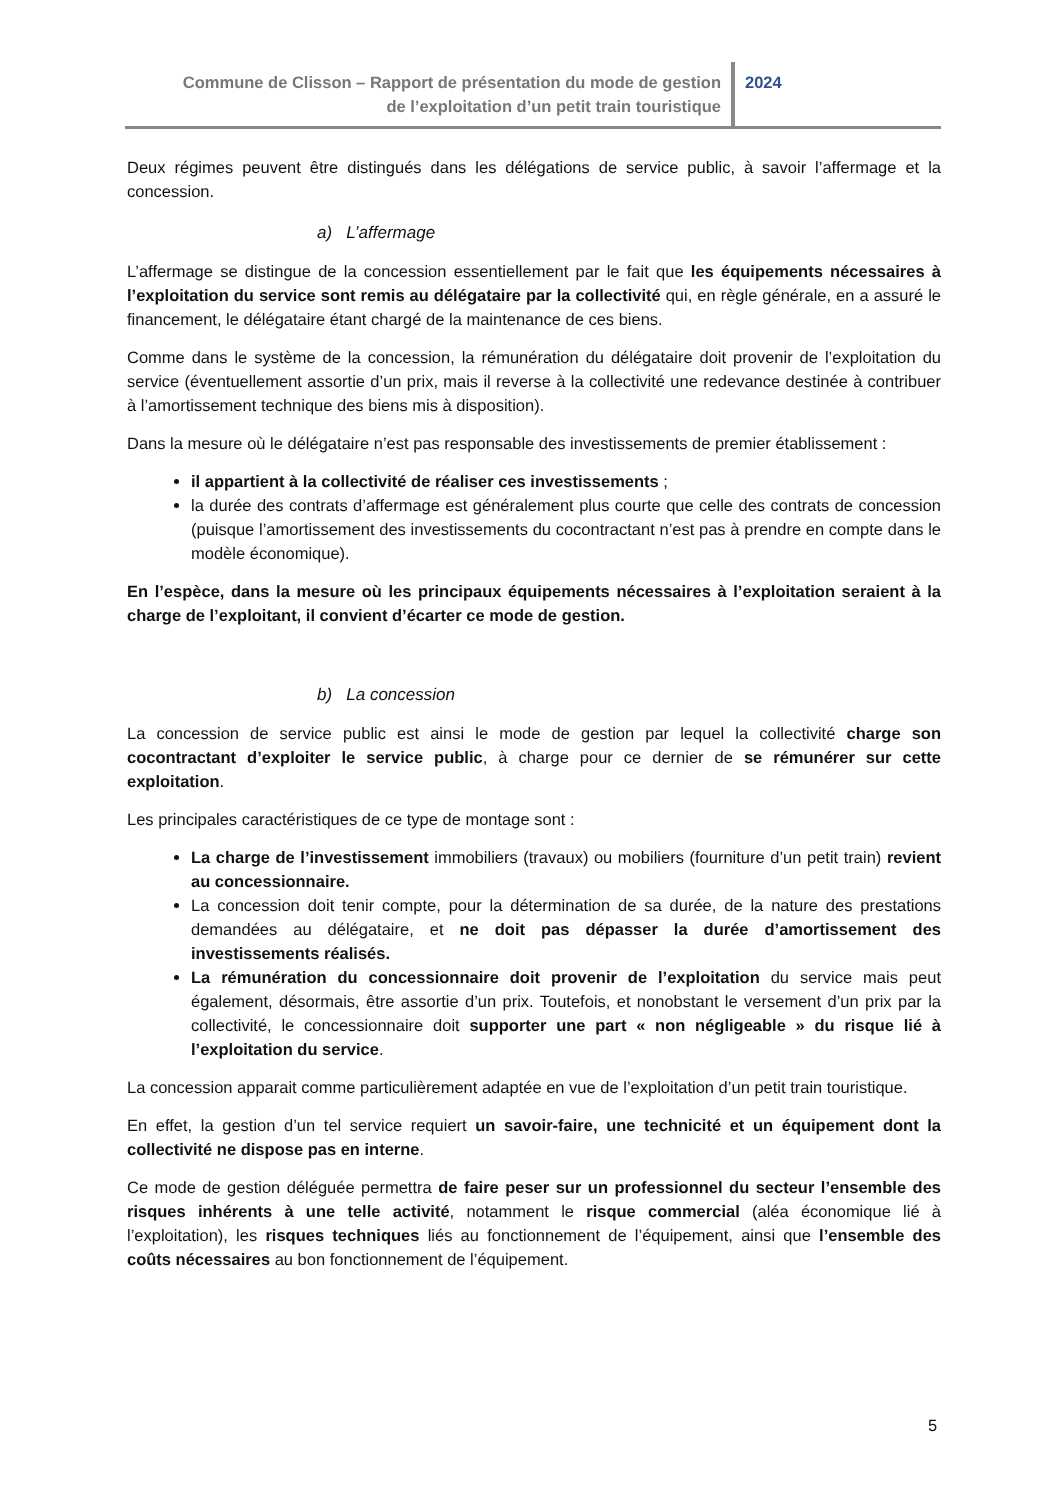Commune de Clisson – Rapport de présentation du mode de gestion
de l’exploitation d’un petit train touristique
2024
Deux régimes peuvent être distingués dans les délégations de service public, à savoir l’affermage et la concession.
a) L’affermage
L’affermage se distingue de la concession essentiellement par le fait que les équipements nécessaires à l’exploitation du service sont remis au délégataire par la collectivité qui, en règle générale, en a assuré le financement, le délégataire étant chargé de la maintenance de ces biens.
Comme dans le système de la concession, la rémunération du délégataire doit provenir de l’exploitation du service (éventuellement assortie d’un prix, mais il reverse à la collectivité une redevance destinée à contribuer à l’amortissement technique des biens mis à disposition).
Dans la mesure où le délégataire n’est pas responsable des investissements de premier établissement :
il appartient à la collectivité de réaliser ces investissements ;
la durée des contrats d’affermage est généralement plus courte que celle des contrats de concession (puisque l’amortissement des investissements du cocontractant n’est pas à prendre en compte dans le modèle économique).
En l’espèce, dans la mesure où les principaux équipements nécessaires à l’exploitation seraient à la charge de l’exploitant, il convient d’écarter ce mode de gestion.
b) La concession
La concession de service public est ainsi le mode de gestion par lequel la collectivité charge son cocontractant d’exploiter le service public, à charge pour ce dernier de se rémunérer sur cette exploitation.
Les principales caractéristiques de ce type de montage sont :
La charge de l’investissement immobiliers (travaux) ou mobiliers (fourniture d’un petit train) revient au concessionnaire.
La concession doit tenir compte, pour la détermination de sa durée, de la nature des prestations demandées au délégataire, et ne doit pas dépasser la durée d’amortissement des investissements réalisés.
La rémunération du concessionnaire doit provenir de l’exploitation du service mais peut également, désormais, être assortie d’un prix. Toutefois, et nonobstant le versement d’un prix par la collectivité, le concessionnaire doit supporter une part « non négligeable » du risque lié à l’exploitation du service.
La concession apparait comme particulièrement adaptée en vue de l’exploitation d’un petit train touristique.
En effet, la gestion d’un tel service requiert un savoir-faire, une technicité et un équipement dont la collectivité ne dispose pas en interne.
Ce mode de gestion déléguée permettra de faire peser sur un professionnel du secteur l’ensemble des risques inhérents à une telle activité, notamment le risque commercial (aléa économique lié à l’exploitation), les risques techniques liés au fonctionnement de l’équipement, ainsi que l’ensemble des coûts nécessaires au bon fonctionnement de l’équipement.
5